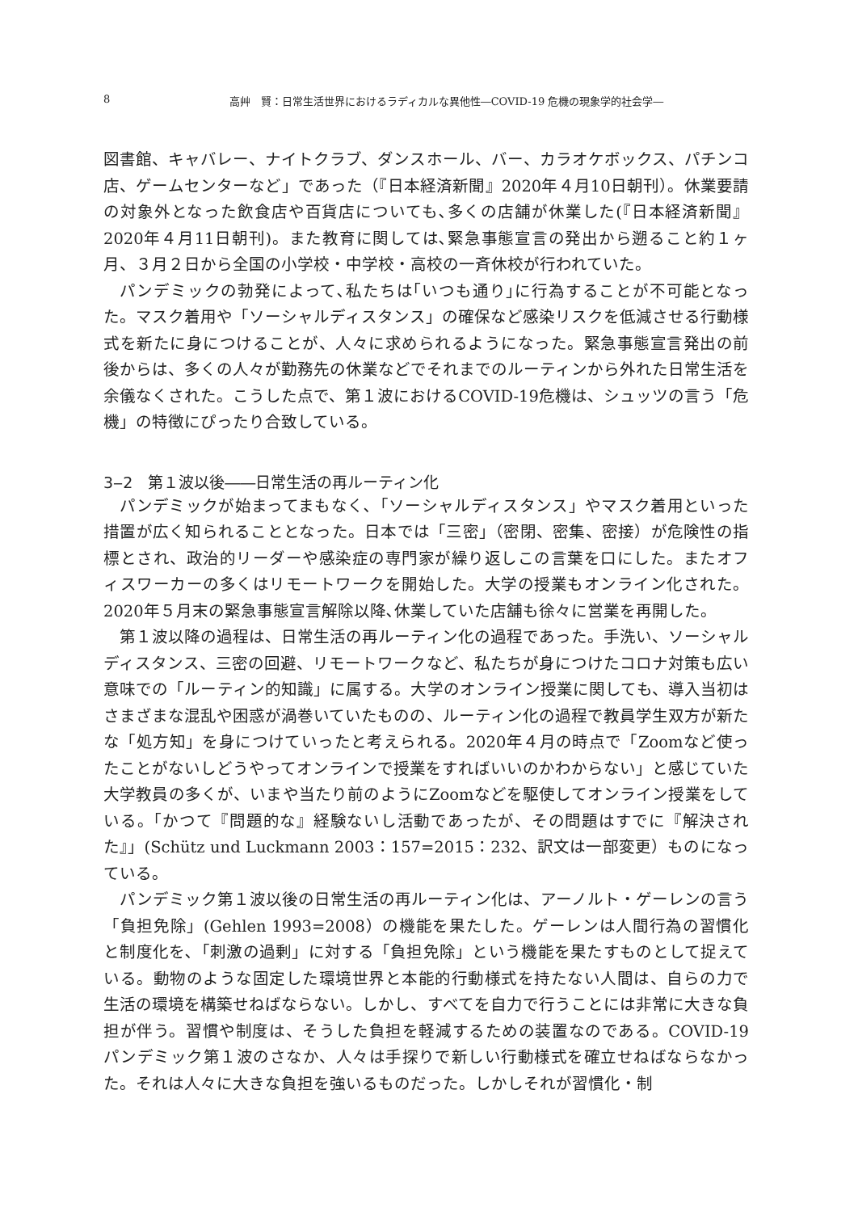8 高艸　賢：日常生活世界におけるラディカルな異他性―COVID-19 危機の現象学的社会学―
図書館、キャバレー、ナイトクラブ、ダンスホール、バー、カラオケボックス、パチンコ店、ゲームセンターなど」であった（『日本経済新聞』2020年４月10日朝刊）。休業要請の対象外となった飲食店や百貨店についても､多くの店舗が休業した(『日本経済新聞』2020年４月11日朝刊)。また教育に関しては､緊急事態宣言の発出から遡ること約１ヶ月、３月２日から全国の小学校・中学校・高校の一斉休校が行われていた。
パンデミックの勃発によって､私たちは｢いつも通り｣に行為することが不可能となった。マスク着用や「ソーシャルディスタンス」の確保など感染リスクを低減させる行動様式を新たに身につけることが、人々に求められるようになった。緊急事態宣言発出の前後からは、多くの人々が勤務先の休業などでそれまでのルーティンから外れた日常生活を余儀なくされた。こうした点で、第１波におけるCOVID-19危機は、シュッツの言う「危機」の特徴にぴったり合致している。
3‒2　第１波以後――日常生活の再ルーティン化
パンデミックが始まってまもなく､「ソーシャルディスタンス」やマスク着用といった措置が広く知られることとなった。日本では「三密」（密閉、密集、密接）が危険性の指標とされ、政治的リーダーや感染症の専門家が繰り返しこの言葉を口にした。またオフィスワーカーの多くはリモートワークを開始した。大学の授業もオンライン化された。2020年５月末の緊急事態宣言解除以降､休業していた店舗も徐々に営業を再開した。
第１波以降の過程は、日常生活の再ルーティン化の過程であった。手洗い、ソーシャルディスタンス、三密の回避、リモートワークなど、私たちが身につけたコロナ対策も広い意味での「ルーティン的知識」に属する。大学のオンライン授業に関しても、導入当初はさまざまな混乱や困惑が渦巻いていたものの、ルーティン化の過程で教員学生双方が新たな「処方知」を身につけていったと考えられる。2020年４月の時点で「Zoomなど使ったことがないしどうやってオンラインで授業をすればいいのかわからない」と感じていた大学教員の多くが、いまや当たり前のようにZoomなどを駆使してオンライン授業をしている。｢かつて『問題的な』経験ないし活動であったが、その問題はすでに『解決された』」(Schütz und Luckmann 2003：157=2015：232、訳文は一部変更）ものになっている。
パンデミック第１波以後の日常生活の再ルーティン化は、アーノルト・ゲーレンの言う「負担免除」(Gehlen 1993=2008）の機能を果たした。ゲーレンは人間行為の習慣化と制度化を､「刺激の過剰」に対する「負担免除」という機能を果たすものとして捉えている。動物のような固定した環境世界と本能的行動様式を持たない人間は、自らの力で生活の環境を構築せねばならない。しかし、すべてを自力で行うことには非常に大きな負担が伴う。習慣や制度は、そうした負担を軽減するための装置なのである。COVID-19パンデミック第１波のさなか、人々は手探りで新しい行動様式を確立せねばならなかった。それは人々に大きな負担を強いるものだった。しかしそれが習慣化・制